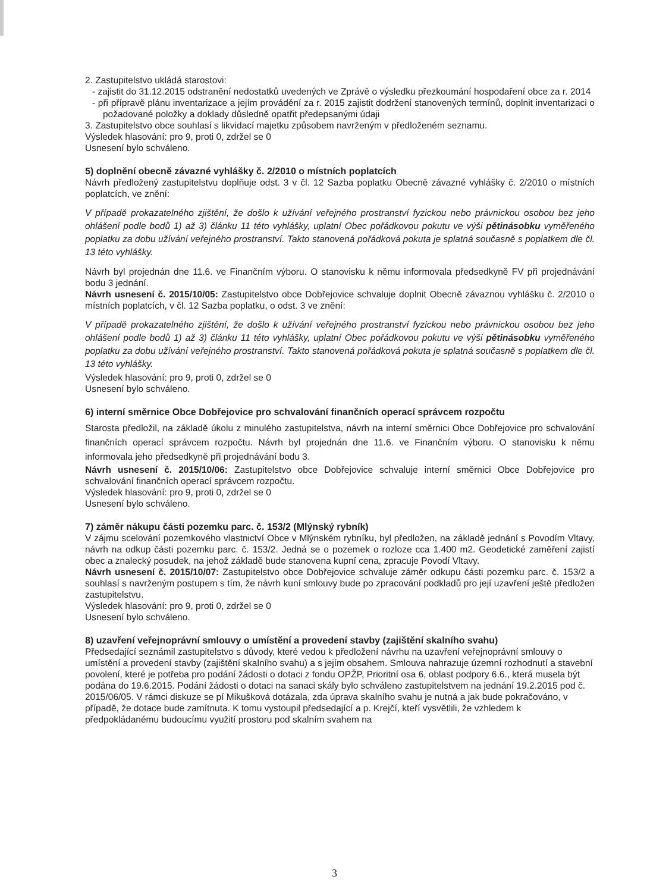2. Zastupitelstvo ukládá starostovi:
- zajistit do 31.12.2015 odstranění nedostatků uvedených ve Zprávě o výsledku přezkoumání hospodaření obce za r. 2014
- při přípravě plánu inventarizace a jejím provádění za r. 2015 zajistit dodržení stanovených termínů, doplnit inventarizaci o požadované položky a doklady důsledně opatřit předepsanými údaji
3. Zastupitelstvo obce souhlasí s likvidací majetku způsobem navrženým v předloženém seznamu.
Výsledek hlasování: pro 9, proti 0, zdržel se 0
Usnesení bylo schváleno.
5) doplnění obecně závazné vyhlášky č. 2/2010 o místních poplatcích
Návrh předložený zastupitelstvu doplňuje odst. 3 v čl. 12 Sazba poplatku Obecně závazné vyhlášky č. 2/2010 o místních poplatcích, ve znění:
V případě prokazatelného zjištění, že došlo k užívání veřejného prostranství fyzickou nebo právnickou osobou bez jeho ohlášení podle bodů 1) až 3) článku 11 této vyhlášky, uplatní Obec pořádkovou pokutu ve výši pětinásobku vyměřeného poplatku za dobu užívání veřejného prostranství. Takto stanovená pořádková pokuta je splatná současně s poplatkem dle čl. 13 této vyhlášky.
Návrh byl projednán dne 11.6. ve Finančním výboru. O stanovisku k němu informovala předsedkyně FV při projednávání bodu 3 jednání.
Návrh usnesení č. 2015/10/05: Zastupitelstvo obce Dobřejovice schvaluje doplnit Obecně závaznou vyhlášku č. 2/2010 o místních poplatcích, v čl. 12 Sazba poplatku, o odst. 3 ve znění:
V případě prokazatelného zjištění, že došlo k užívání veřejného prostranství fyzickou nebo právnickou osobou bez jeho ohlášení podle bodů 1) až 3) článku 11 této vyhlášky, uplatní Obec pořádkovou pokutu ve výši pětinásobku vyměřeného poplatku za dobu užívání veřejného prostranství. Takto stanovená pořádková pokuta je splatná současně s poplatkem dle čl. 13 této vyhlášky.
Výsledek hlasování: pro 9, proti 0, zdržel se 0
Usnesení bylo schváleno.
6) interní směrnice Obce Dobřejovice pro schvalování finančních operací správcem rozpočtu
Starosta předložil, na základě úkolu z minulého zastupitelstva, návrh na interní směrnici Obce Dobřejovice pro schvalování finančních operací správcem rozpočtu. Návrh byl projednán dne 11.6. ve Finančním výboru. O stanovisku k němu informovala jeho předsedkyně při projednávání bodu 3.
Návrh usnesení č. 2015/10/06: Zastupitelstvo obce Dobřejovice schvaluje interní směrnici Obce Dobřejovice pro schvalování finančních operací správcem rozpočtu.
Výsledek hlasování: pro 9, proti 0, zdržel se 0
Usnesení bylo schváleno.
7) záměr nákupu části pozemku parc. č. 153/2 (Mlýnský rybník)
V zájmu scelování pozemkového vlastnictví Obce v Mlýnském rybníku, byl předložen, na základě jednání s Povodím Vltavy, návrh na odkup části pozemku parc. č. 153/2. Jedná se o pozemek o rozloze cca 1.400 m2. Geodetické zaměření zajistí obec a znalecký posudek, na jehož základě bude stanovena kupní cena, zpracuje Povodí Vltavy.
Návrh usnesení č. 2015/10/07: Zastupitelstvo obce Dobřejovice schvaluje záměr odkupu části pozemku parc. č. 153/2 a souhlasí s navrženým postupem s tím, že návrh kuní smlouvy bude po zpracování podkladů pro její uzavření ještě předložen zastupitelstvu.
Výsledek hlasování: pro 9, proti 0, zdržel se 0
Usnesení bylo schváleno.
8) uzavření veřejnoprávní smlouvy o umístění a provedení stavby (zajištění skalního svahu)
Předsedající seznámil zastupitelstvo s důvody, které vedou k předložení návrhu na uzavření veřejnoprávní smlouvy o umístění a provedení stavby (zajištění skalního svahu) a s jejím obsahem. Smlouva nahrazuje územní rozhodnutí a stavební povolení, které je potřeba pro podání žádosti o dotaci z fondu OPŽP, Prioritní osa 6, oblast podpory 6.6., která musela být podána do 19.6.2015. Podání žádosti o dotaci na sanaci skály bylo schváleno zastupitelstvem na jednání 19.2.2015 pod č. 2015/06/05. V rámci diskuze se pí Mikušková dotázala, zda úprava skalního svahu je nutná a jak bude pokračováno, v případě, že dotace bude zamítnuta. K tomu vystoupil předsedající a p. Krejčí, kteří vysvětlili, že vzhledem k předpokládanému budoucímu využití prostoru pod skalním svahem na
3